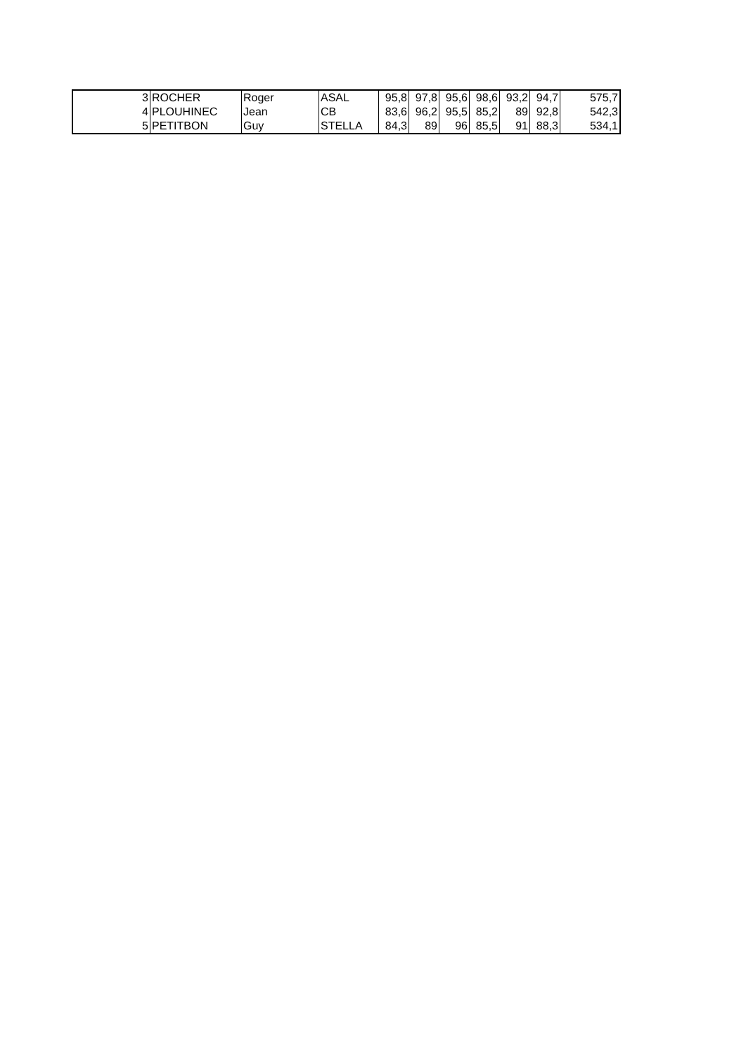| 3 | ROCHER | Roger | ASAL | 95,8 | 97,8 | 95,6 | 98,6 | 93,2 | 94,7 | 575,7 |
| 4 | PLOUHINEC | Jean | CB | 83,6 | 96,2 | 95,5 | 85,2 | 89 | 92,8 | 542,3 |
| 5 | PETITBON | Guy | STELLA | 84,3 | 89 | 96 | 85,5 | 91 | 88,3 | 534,1 |